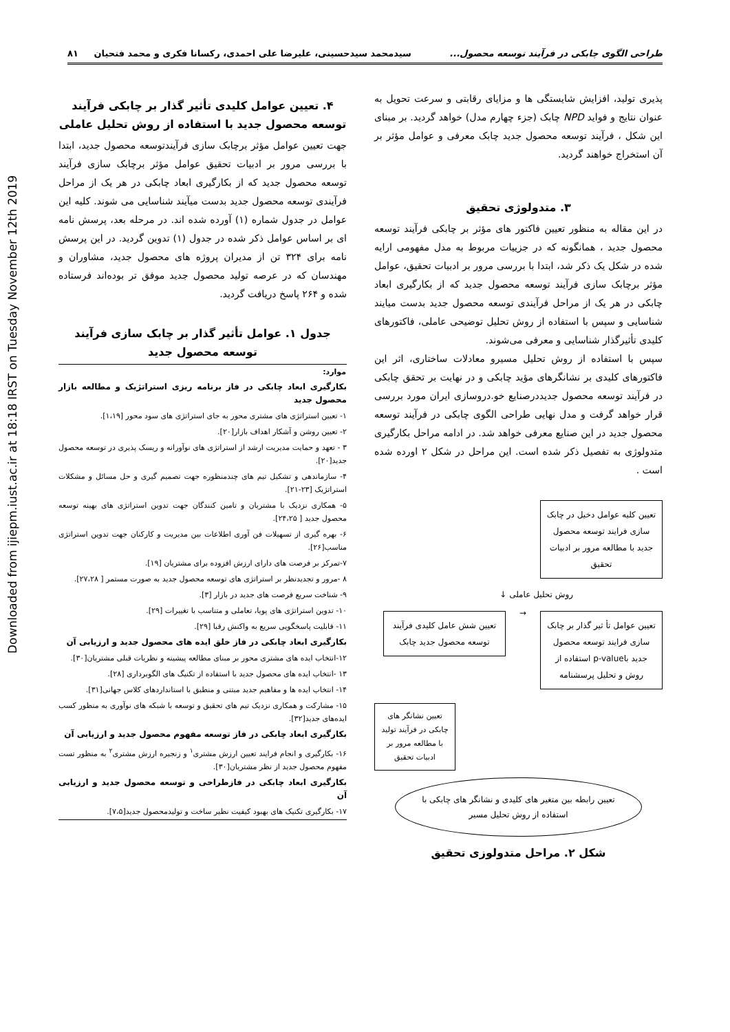Downloaded from ijiepm.iust.ac.ir at 18:18 IRST on Tuesday November 12th 2019
طراحی الگوی چابکی در فرآیند توسعه محصول... سیدمحمد سیدحسینی، علیرضا علی احمدی، رکسانا فکری و محمد فتحیان ۸۱
پذیری تولید، افزایش شایستگی ها و مزایای رقابتی و سرعت تحویل به عنوان نتایج و فواید NPD چابک (جزء چهارم مدل) خواهد گردید. بر مبنای این شکل ، فرآیند توسعه محصول جدید چابک معرفی و عوامل مؤثر بر آن استخراج خواهند گردید.
۳. متدولوژی تحقیق
در این مقاله به منظور تعیین فاکتور های مؤثر بر چابکی فرآیند توسعه محصول جدید ، همانگونه که در جزییات مربوط به مدل مفهومی ارایه شده در شکل یک ذکر شد، ابتدا با بررسی مرور بر ادبیات تحقیق، عوامل مؤثر برچابک سازی فرآیند توسعه محصول جدید که از بکارگیری ابعاد چابکی در هر یک از مراحل فرآیندی توسعه محصول جدید بدست میایند شناسایی و سپس با استفاده از روش تحلیل توضیحی عاملی، فاکتورهای کلیدی تأثیرگذار شناسایی و معرفی می‌شوند.
سپس با استفاده از روش تحلیل مسیرو معادلات ساختاری، اثر این فاکتورهای کلیدی بر نشانگرهای مؤید چابکی و در نهایت بر تحقق چابکی در فرآیند توسعه محصول جدیددرصنایع خو.دروسازی ایران مورد بررسی قرار خواهد گرفت و مدل نهایی طراحی الگوی چابکی در فرآیند توسعه محصول جدید در این صنایع معرفی خواهد شد. در ادامه مراحل بکارگیری متدولوژی به تفصیل ذکر شده است. این مراحل در شکل ۲ اورده شده است .
تعیین کلیه عوامل دخیل در چابک سازی فرایند توسعه محصول جدید با مطالعه مرور بر ادبیات تحقیق
روش تحلیل عاملی ↓
تعیین عوامل تأ ثیر گذار بر چابک سازی فرایند توسعه محصول جدید باp-value استفاده از روش و تحلیل پرسشنامه
→
تعیین شش عامل کلیدی فرآیند توسعه محصول جدید چابک
تعیین نشانگر های چابکی در فرآیند تولید با مطالعه مرور بر ادبیات تحقیق
تعیین رابطه بین متغیر های کلیدی و نشانگر های چابکی با استفاده از روش تحلیل مسیر
شکل ۲. مراحل متدولوزی تحقیق
۴. تعیین عوامل کلیدی تأثیر گذار بر چابکی فرآیند توسعه محصول جدید با استفاده از روش تحلیل عاملی
جهت تعیین عوامل مؤثر برچابک سازی فرآیندتوسعه محصول جدید، ابتدا با بررسی مرور بر ادبیات تحقیق عوامل مؤثر برچابک سازی فرآیند توسعه محصول جدید که از بکارگیری ابعاد چابکی در هر یک از مراحل فرآیندی توسعه محصول جدید بدست میآیند شناسایی می شوند. کلیه این عوامل در جدول شماره (۱) آورده شده اند. در مرحله بعد، پرسش نامه ای بر اساس عوامل ذکر شده در جدول (۱) تدوین گردید. در این پرسش نامه برای ۳۲۴ تن از مدیران پروژه های محصول جدید، مشاوران و مهندسان که در عرصه تولید محصول جدید موفق تر بوده‌اند فرستاده شده و ۲۶۴ پاسخ دریافت گردید.
جدول ۱. عوامل تأثیر گذار بر چابک سازی فرآیند توسعه محصول جدید
| موارد: |
| --- |
| بکارگیری ابعاد چابکی در فاز برنامه ریزی استراتژیک و مطالعه بازار محصول جدید |
| ۱- تعیین استراتژی های مشتری محور به جای استراتژی های سود محور [۱،۱۹]. |
| ۲- تعیین روشن و آشکار اهداف بازار[۲۰]. |
| ۳ - تعهد و حمایت مدیریت ارشد از استراتژی های نوآورانه و ریسک پذیری در توسعه محصول جدید[۲۰]. |
| ۴- سازماندهی و تشکیل تیم های چندمنظوره جهت تصمیم گیری و حل مسائل و مشکلات استراتژیک [۲۳-۲۱]. |
| ۵- همکاری نزدیک با مشتریان و تامین کنندگان جهت تدوین استراتژی های بهینه توسعه محصول جدید [ ۲۴،۲۵]. |
| ۶- بهره گیری از تسهیلات فن آوری اطلاعات بین مدیریت و کارکنان جهت تدوین استراتژی مناسب[۲۶]. |
| ۷-تمرکز بر فرصت های دارای ارزش افزوده برای مشتریان [۱۹]. |
| ۸ -مرور و تجدیدنظر بر استراتژی های توسعه محصول جدید به صورت مستمر [ ۲۷،۲۸]. |
| ۹- شناخت سریع فرصت های جدید در بازار [۳]. |
| ۱۰- تدوین استراتژی های پویا، تعاملی و متناسب با تغییرات [۲۹]. |
| ۱۱- قابلیت پاسخگویی سریع به واکنش رقبا [۲۹]. |
| بکارگیری ابعاد چابکی در فاز خلق ایده های محصول جدید و ارزیابی آن |
| ۱۲-انتخاب ایده های مشتری محور بر مبنای مطالعه پیشینه و نظریات قبلی مشتریان[۳۰]. |
| ۱۳ -انتخاب ایده های محصول جدید با استفاده از تکنیگ های الگوبرداری [۲۸]. |
| ۱۴- انتخاب ایده ها و مفاهیم جدید مبتنی و منطبق با استانداردهای کلاس جهانی[۳۱]. |
| ۱۵- مشارکت و همکاری نزدیک تیم های تحقیق و توسعه با شبکه های نوآوری به منظور کسب ایده‌های جدید[۳۲]. |
| بکارگیری ابعاد چابکی در فاز توسعه مفهوم محصول جدید و ارزیابی آن |
| ۱۶- بکارگیری و انجام فرایند تعیین ارزش مشتری<sup>۱</sup> و زنجیره ارزش مشتری<sup>۲</sup> به منظور تست مفهوم محصول جدید از نظر مشتریان[۳۰]. |
| بکارگیری ابعاد چابکی در فازطراحی و توسعه محصول جدید و ارزیابی آن |
| ۱۷- بکارگیری تکنیک های بهبود کیفیت نظیر ساخت و تولیدمحصول جدید[۷،۵]. |